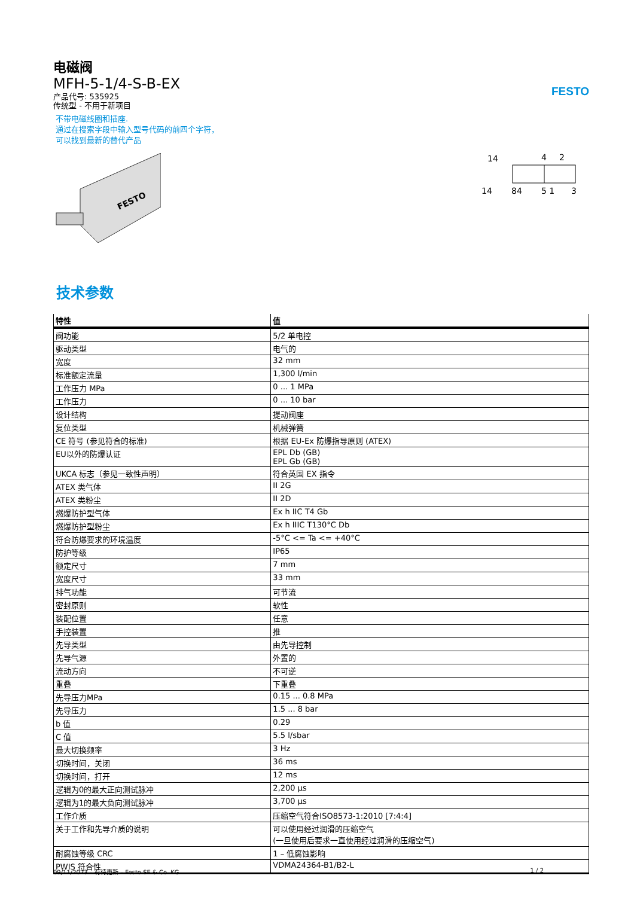FESTO
电磁阀
MFH-5-1/4-S-B-EX
产品代号: 535925
传统型 - 不用于新项目
不带电磁线圈和插座.
通过在搜索字段中输入型号代码的前四个字符，
可以找到最新的替代产品
FESTO
14
4
2
14
84
5 1
3
技术参数
| 特性 | 值 |
| --- | --- |
| 阀功能 | 5/2 单电控 |
| 驱动类型 | 电气的 |
| 宽度 | 32 mm |
| 标准额定流量 | 1,300 l/min |
| 工作压力 MPa | 0 ... 1 MPa |
| 工作压力 | 0 ... 10 bar |
| 设计结构 | 提动阀座 |
| 复位类型 | 机械弹簧 |
| CE 符号 (参见符合的标准) | 根据 EU-Ex 防爆指导原则 (ATEX) |
| EU以外的防爆认证 | EPL Db (GB) EPL Gb (GB) |
| UKCA 标志（参见一致性声明） | 符合英国 EX 指令 |
| ATEX 类气体 | II 2G |
| ATEX 类粉尘 | II 2D |
| 燃爆防护型气体 | Ex h IIC T4 Gb |
| 燃爆防护型粉尘 | Ex h IIIC T130°C Db |
| 符合防爆要求的环境温度 | -5°C <= Ta <= +40°C |
| 防护等级 | IP65 |
| 额定尺寸 | 7 mm |
| 宽度尺寸 | 33 mm |
| 排气功能 | 可节流 |
| 密封原则 | 软性 |
| 装配位置 | 任意 |
| 手控装置 | 推 |
| 先导类型 | 由先导控制 |
| 先导气源 | 外置的 |
| 流动方向 | 不可逆 |
| 重叠 | 下重叠 |
| 先导压力MPa | 0.15 ... 0.8 MPa |
| 先导压力 | 1.5 ... 8 bar |
| b 值 | 0.29 |
| C 值 | 5.5 l/sbar |
| 最大切换频率 | 3 Hz |
| 切换时间，关闭 | 36 ms |
| 切换时间，打开 | 12 ms |
| 逻辑为0的最大正向测试脉冲 | 2,200 µs |
| 逻辑为1的最大负向测试脉冲 | 3,700 µs |
| 工作介质 | 压缩空气符合ISO8573-1:2010 [7:4:4] |
| 关于工作和先导介质的说明 | 可以使用经过润滑的压缩空气 (一旦使用后要求一直使用经过润滑的压缩空气) |
| 耐腐蚀等级 CRC | 1 – 低腐蚀影响 |
| PWIS 符合性 | VDMA24364-B1/B2-L |
09/11/2023 – 有待更新 – Festo SE & Co. KG 1 / 2